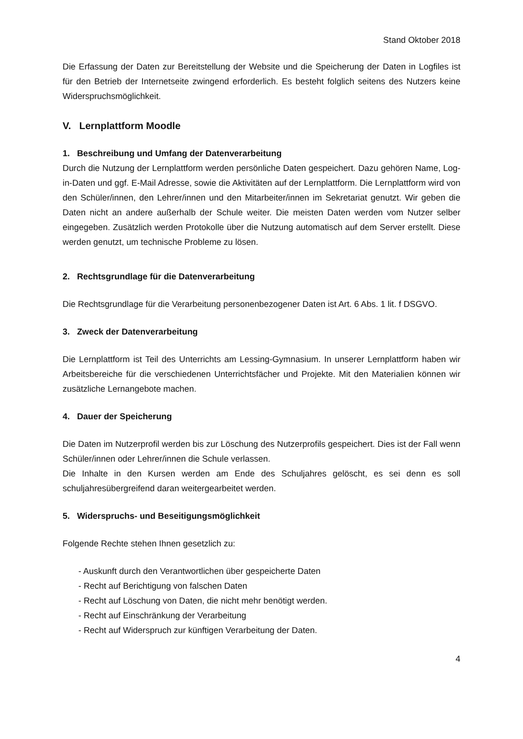Stand Oktober 2018
Die Erfassung der Daten zur Bereitstellung der Website und die Speicherung der Daten in Logfiles ist für den Betrieb der Internetseite zwingend erforderlich. Es besteht folglich seitens des Nutzers keine Widerspruchsmöglichkeit.
V. Lernplattform Moodle
1. Beschreibung und Umfang der Datenverarbeitung
Durch die Nutzung der Lernplattform werden persönliche Daten gespeichert. Dazu gehören Name, Log-in-Daten und ggf. E-Mail Adresse, sowie die Aktivitäten auf der Lernplattform. Die Lernplattform wird von den Schüler/innen, den Lehrer/innen und den Mitarbeiter/innen im Sekretariat genutzt. Wir geben die Daten nicht an andere außerhalb der Schule weiter. Die meisten Daten werden vom Nutzer selber eingegeben. Zusätzlich werden Protokolle über die Nutzung automatisch auf dem Server erstellt. Diese werden genutzt, um technische Probleme zu lösen.
2. Rechtsgrundlage für die Datenverarbeitung
Die Rechtsgrundlage für die Verarbeitung personenbezogener Daten ist Art. 6 Abs. 1 lit. f DSGVO.
3. Zweck der Datenverarbeitung
Die Lernplattform ist Teil des Unterrichts am Lessing-Gymnasium. In unserer Lernplattform haben wir Arbeitsbereiche für die verschiedenen Unterrichtsfächer und Projekte. Mit den Materialien können wir zusätzliche Lernangebote machen.
4. Dauer der Speicherung
Die Daten im Nutzerprofil werden bis zur Löschung des Nutzerprofils gespeichert. Dies ist der Fall wenn Schüler/innen oder Lehrer/innen die Schule verlassen.
Die Inhalte in den Kursen werden am Ende des Schuljahres gelöscht, es sei denn es soll schuljahresübergreifend daran weitergearbeitet werden.
5. Widerspruchs- und Beseitigungsmöglichkeit
Folgende Rechte stehen Ihnen gesetzlich zu:
- Auskunft durch den Verantwortlichen über gespeicherte Daten
- Recht auf Berichtigung von falschen Daten
- Recht auf Löschung von Daten, die nicht mehr benötigt werden.
- Recht auf Einschränkung der Verarbeitung
- Recht auf Widerspruch zur künftigen Verarbeitung der Daten.
4